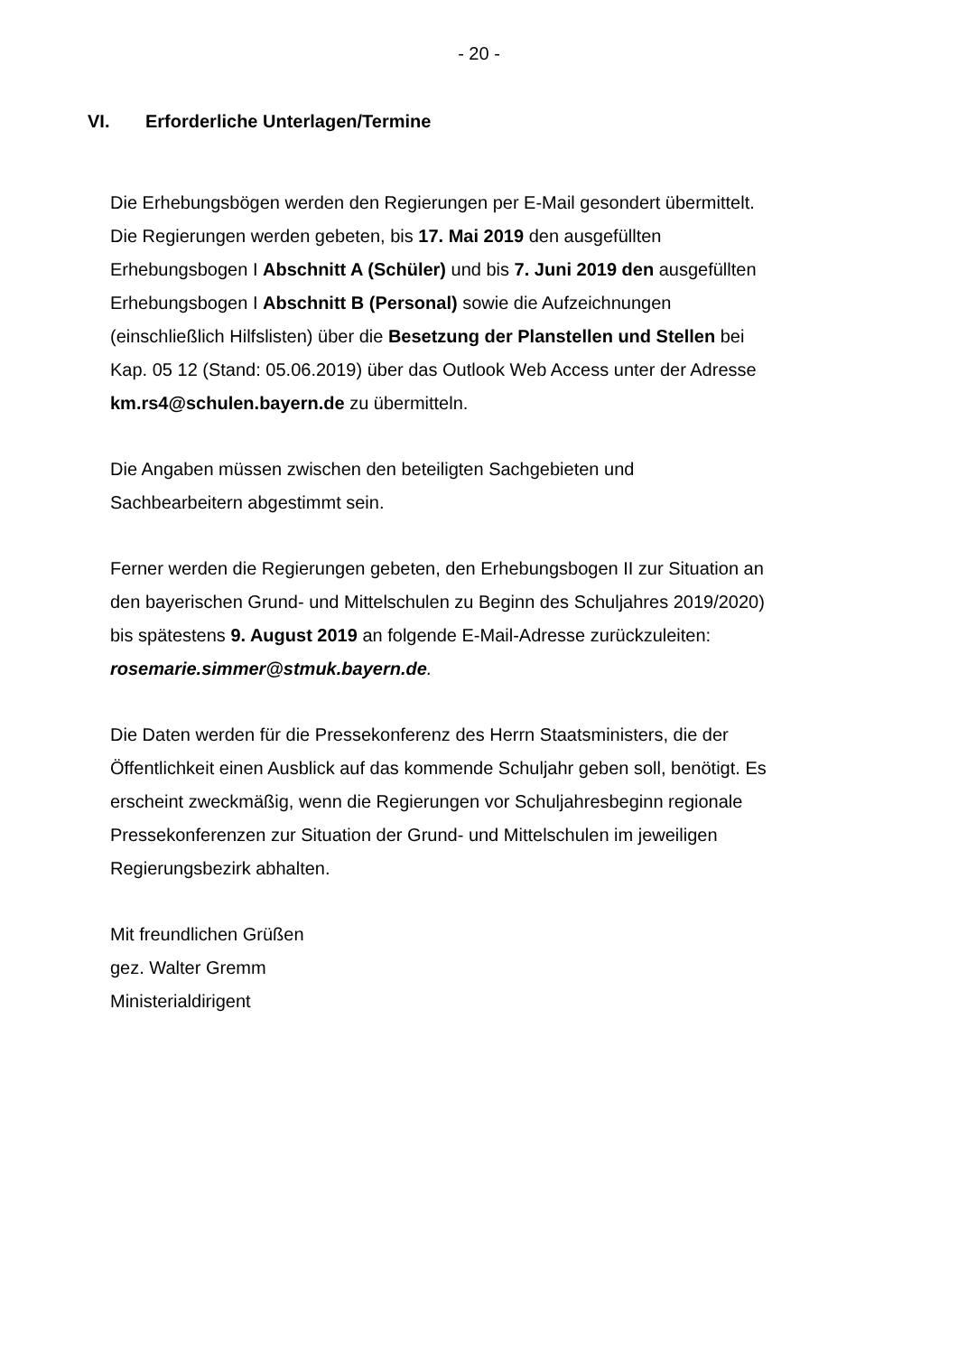- 20 -
VI. Erforderliche Unterlagen/Termine
Die Erhebungsbögen werden den Regierungen per E-Mail gesondert übermittelt. Die Regierungen werden gebeten, bis 17. Mai 2019 den ausgefüllten Erhebungsbogen I Abschnitt A (Schüler) und bis 7. Juni 2019 den ausgefüllten Erhebungsbogen I Abschnitt B (Personal) sowie die Aufzeichnungen (einschließlich Hilfslisten) über die Besetzung der Planstellen und Stellen bei Kap. 05 12 (Stand: 05.06.2019) über das Outlook Web Access unter der Adresse km.rs4@schulen.bayern.de zu übermitteln.
Die Angaben müssen zwischen den beteiligten Sachgebieten und Sachbearbeitern abgestimmt sein.
Ferner werden die Regierungen gebeten, den Erhebungsbogen II zur Situation an den bayerischen Grund- und Mittelschulen zu Beginn des Schuljahres 2019/2020) bis spätestens 9. August 2019 an folgende E-Mail-Adresse zurückzuleiten: rosemarie.simmer@stmuk.bayern.de.
Die Daten werden für die Pressekonferenz des Herrn Staatsministers, die der Öffentlichkeit einen Ausblick auf das kommende Schuljahr geben soll, benötigt. Es erscheint zweckmäßig, wenn die Regierungen vor Schuljahresbeginn regionale Pressekonferenzen zur Situation der Grund- und Mittelschulen im jeweiligen Regierungsbezirk abhalten.
Mit freundlichen Grüßen
gez. Walter Gremm
Ministerialdirigent